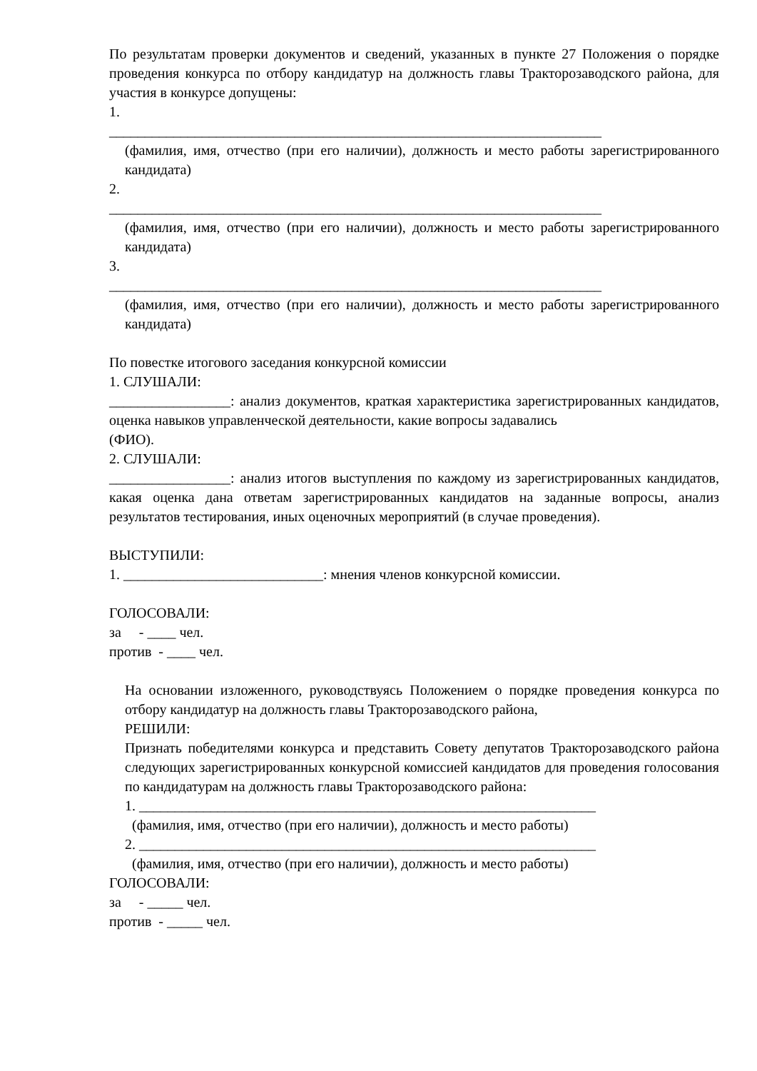По результатам проверки документов и сведений, указанных в пункте 27 Положения о порядке проведения конкурса по отбору кандидатур на должность главы Тракторозаводского района, для участия в конкурсе допущены:
1.
_____________________________________________________________________
(фамилия, имя, отчество (при его наличии), должность и место работы зарегистрированного кандидата)
2.
_____________________________________________________________________
(фамилия, имя, отчество (при его наличии), должность и место работы зарегистрированного кандидата)
3.
_____________________________________________________________________
(фамилия, имя, отчество (при его наличии), должность и место работы зарегистрированного кандидата)
По повестке итогового заседания конкурсной комиссии
1. СЛУШАЛИ:
_________________: анализ документов, краткая характеристика зарегистрированных кандидатов, оценка навыков управленческой деятельности, какие вопросы задавались
(ФИО).
2. СЛУШАЛИ:
_________________: анализ итогов выступления по каждому из зарегистрированных кандидатов, какая оценка дана ответам зарегистрированных кандидатов на заданные вопросы, анализ результатов тестирования, иных оценочных мероприятий (в случае проведения).
ВЫСТУПИЛИ:
1. ____________________________: мнения членов конкурсной комиссии.
ГОЛОСОВАЛИ:
за - ____ чел.
против - ____ чел.
На основании изложенного, руководствуясь Положением о порядке проведения конкурса по отбору кандидатур на должность главы Тракторозаводского района,
РЕШИЛИ:
Признать победителями конкурса и представить Совету депутатов Тракторозаводского района следующих зарегистрированных конкурсной комиссией кандидатов для проведения голосования по кандидатурам на должность главы Тракторозаводского района:
1. ________________________________________________________________
(фамилия, имя, отчество (при его наличии), должность и место работы)
2. ________________________________________________________________
(фамилия, имя, отчество (при его наличии), должность и место работы)
ГОЛОСОВАЛИ:
за - _____ чел.
против - _____ чел.